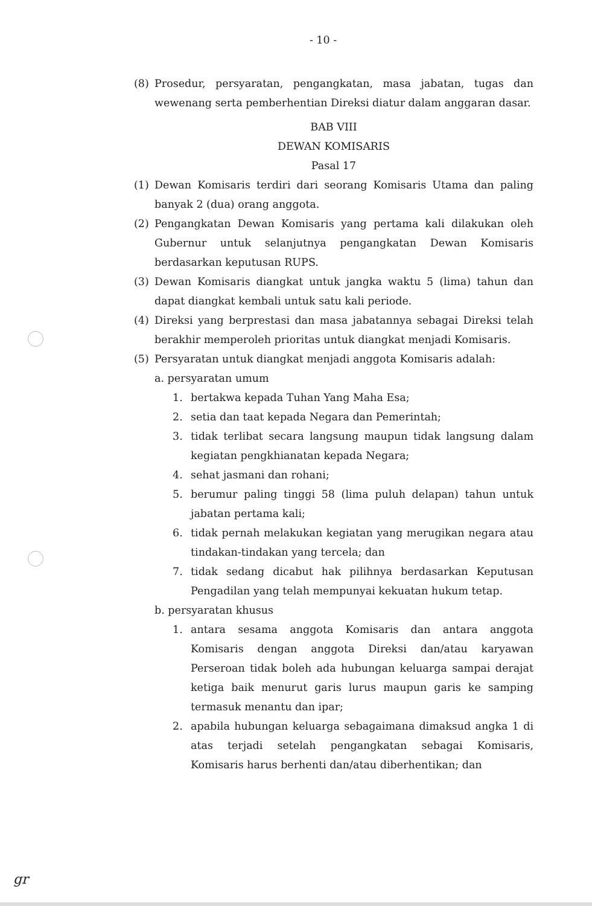- 10 -
(8) Prosedur, persyaratan, pengangkatan, masa jabatan, tugas dan wewenang serta pemberhentian Direksi diatur dalam anggaran dasar.
BAB VIII
DEWAN KOMISARIS
Pasal 17
(1) Dewan Komisaris terdiri dari seorang Komisaris Utama dan paling banyak 2 (dua) orang anggota.
(2) Pengangkatan Dewan Komisaris yang pertama kali dilakukan oleh Gubernur untuk selanjutnya pengangkatan Dewan Komisaris berdasarkan keputusan RUPS.
(3) Dewan Komisaris diangkat untuk jangka waktu 5 (lima) tahun dan dapat diangkat kembali untuk satu kali periode.
(4) Direksi yang berprestasi dan masa jabatannya sebagai Direksi telah berakhir memperoleh prioritas untuk diangkat menjadi Komisaris.
(5) Persyaratan untuk diangkat menjadi anggota Komisaris adalah:
a. persyaratan umum
1. bertakwa kepada Tuhan Yang Maha Esa;
2. setia dan taat kepada Negara dan Pemerintah;
3. tidak terlibat secara langsung maupun tidak langsung dalam kegiatan pengkhianatan kepada Negara;
4. sehat jasmani dan rohani;
5. berumur paling tinggi 58 (lima puluh delapan) tahun untuk jabatan pertama kali;
6. tidak pernah melakukan kegiatan yang merugikan negara atau tindakan-tindakan yang tercela; dan
7. tidak sedang dicabut hak pilihnya berdasarkan Keputusan Pengadilan yang telah mempunyai kekuatan hukum tetap.
b. persyaratan khusus
1. antara sesama anggota Komisaris dan antara anggota Komisaris dengan anggota Direksi dan/atau karyawan Perseroan tidak boleh ada hubungan keluarga sampai derajat ketiga baik menurut garis lurus maupun garis ke samping termasuk menantu dan ipar;
2. apabila hubungan keluarga sebagaimana dimaksud angka 1 di atas terjadi setelah pengangkatan sebagai Komisaris, Komisaris harus berhenti dan/atau diberhentikan; dan
gr